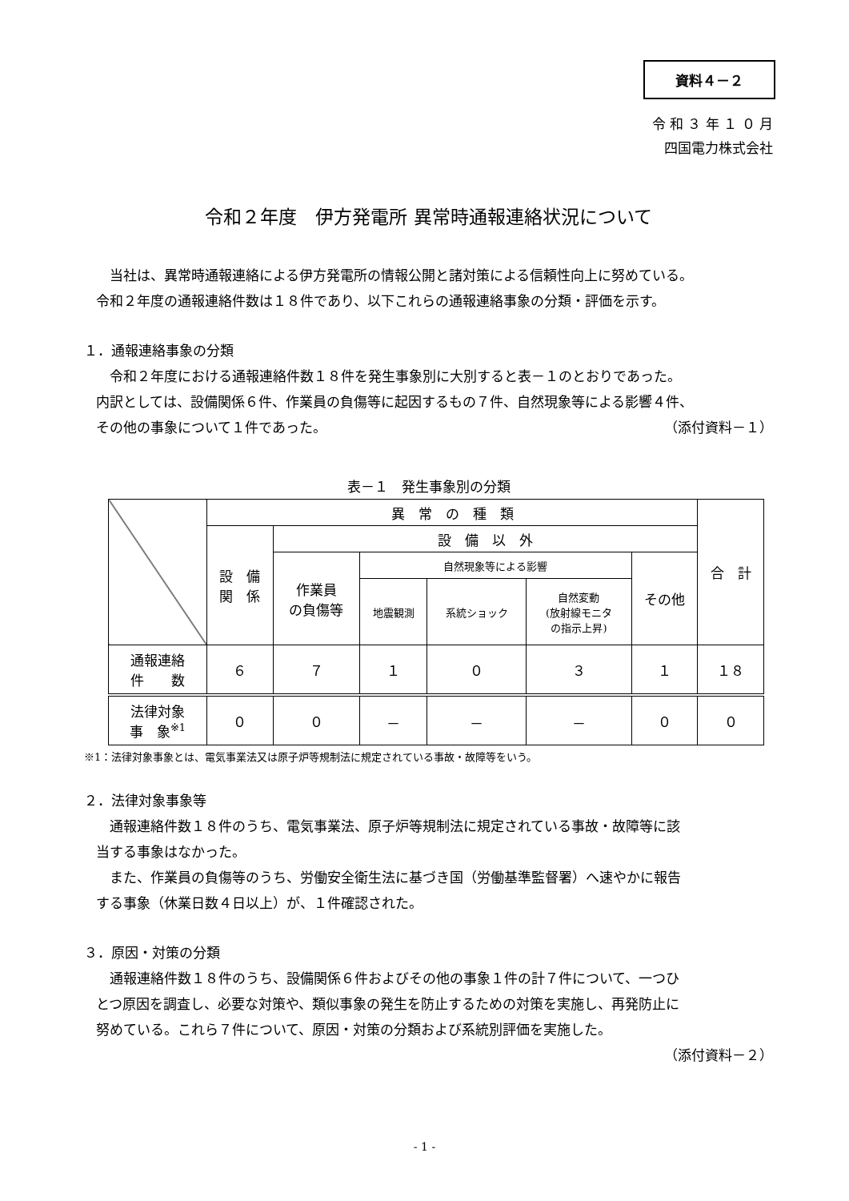資料４－２
令 和 ３ 年 １ ０ 月
四国電力株式会社
令和２年度　伊方発電所 異常時通報連絡状況について
当社は、異常時通報連絡による伊方発電所の情報公開と諸対策による信頼性向上に努めている。
令和２年度の通報連絡件数は１８件であり、以下これらの通報連絡事象の分類・評価を示す。
１．通報連絡事象の分類
令和２年度における通報連絡件数１８件を発生事象別に大別すると表－１のとおりであった。
内訳としては、設備関係６件、作業員の負傷等に起因するもの７件、自然現象等による影響４件、
その他の事象について１件であった。 （添付資料－１）
表－１　発生事象別の分類
| | 異 常 の 種 類 | | | | | | 合 計 |
| --- | --- | --- | --- | --- | --- | --- | --- |
| | 設 備 関 係 | 設 備 以 外 | | | | | |
| | | 作業員 の負傷等 | 自然現象等による影響 | | | その他 | |
| | | | 地震観測 | 系統ショック | 自然変動 (放射線モニタ の指示上昇) | | |
| 通報連絡 件 数 | ６ | ７ | １ | ０ | ３ | １ | １８ |
| 法律対象 事 象<sup>※1</sup> | ０ | ０ | － | － | － | ０ | ０ |
※1：法律対象事象とは、電気事業法又は原子炉等規制法に規定されている事故・故障等をいう。
２．法律対象事象等
通報連絡件数１８件のうち、電気事業法、原子炉等規制法に規定されている事故・故障等に該
当する事象はなかった。
また、作業員の負傷等のうち、労働安全衛生法に基づき国（労働基準監督署）へ速やかに報告
する事象（休業日数４日以上）が、１件確認された。
３．原因・対策の分類
通報連絡件数１８件のうち、設備関係６件およびその他の事象１件の計７件について、一つひ
とつ原因を調査し、必要な対策や、類似事象の発生を防止するための対策を実施し、再発防止に
努めている。これら７件について、原因・対策の分類および系統別評価を実施した。
（添付資料－２）
- 1 -